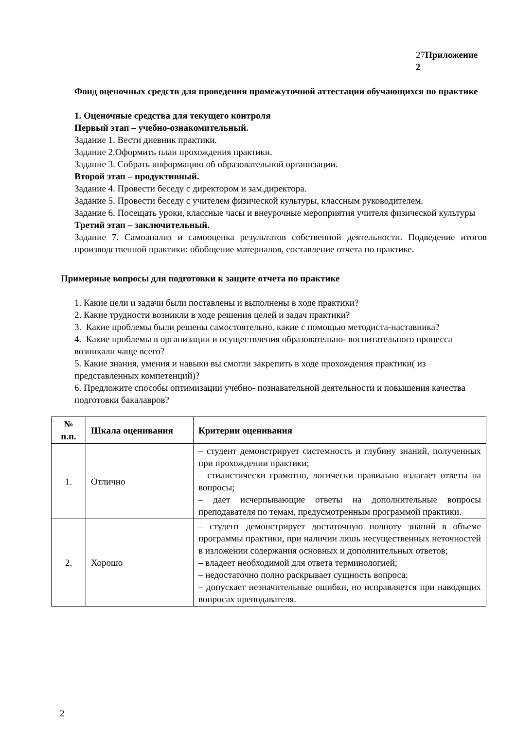27Приложение 2
Фонд оценочных средств для проведения промежуточной аттестации обучающихся по практике
1. Оценочные средства для текущего контроля
Первый этап – учебно-ознакомительный.
Задание 1. Вести дневник практики.
Задание 2.Оформить план прохождения практики.
Задание 3. Собрать информацию об образовательной организации.
Второй этап – продуктивный.
Задание 4. Провести беседу с директором и зам.директора.
Задание 5. Провести беседу с учителем физической культуры, классным руководителем.
Задание 6. Посещать уроки, классные часы и внеурочные мероприятия учителя физической культуры
Третий этап – заключительный.
Задание 7. Самоанализ и самооценка результатов собственной деятельности. Подведение итогов производственной практики: обобщение материалов, составление отчета по практике.
Примерные вопросы для подготовки к защите отчета по практике
1. Какие цели и задачи были поставлены и выполнены в ходе практики?
2. Какие трудности возникли в ходе решения целей и задач практики?
3. Какие проблемы были решены самостоятельно. какие с помощью методиста-наставника?
4. Какие проблемы в организации и осуществления образовательно- воспитательного процесса возникали чаще всего?
5. Какие знания, умения и навыки вы смогли закрепить в ходе прохождения практики( из представленных компетенций)?
6. Предложите способы оптимизации учебно- познавательной деятельности и повышения качества подготовки бакалавров?
| № п.п. | Шкала оценивания | Критерии оценивания |
| --- | --- | --- |
| 1. | Отлично | – студент демонстрирует системность и глубину знаний, полученных при прохождении практики; – стилистически грамотно, логически правильно излагает ответы на вопросы; – дает исчерпывающие ответы на дополнительные вопросы преподавателя по темам, предусмотренным программой практики. |
| 2. | Хорошо | – студент демонстрирует достаточную полноту знаний в объеме программы практики, при наличии лишь несущественных неточностей в изложении содержания основных и дополнительных ответов; – владеет необходимой для ответа терминологией; – недостаточно полно раскрывает сущность вопроса; – допускает незначительные ошибки, но исправляется при наводящих вопросах преподавателя. |
2